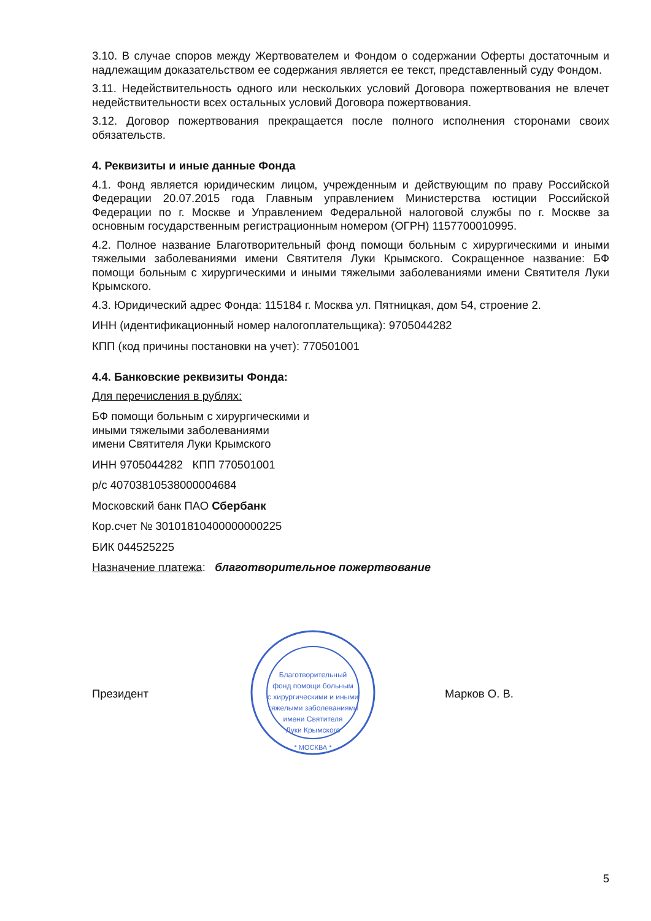3.10. В случае споров между Жертвователем и Фондом о содержании Оферты достаточным и надлежащим доказательством ее содержания является ее текст, представленный суду Фондом.
3.11. Недействительность одного или нескольких условий Договора пожертвования не влечет недействительности всех остальных условий Договора пожертвования.
3.12. Договор пожертвования прекращается после полного исполнения сторонами своих обязательств.
4. Реквизиты и иные данные Фонда
4.1. Фонд является юридическим лицом, учрежденным и действующим по праву Российской Федерации 20.07.2015 года Главным управлением Министерства юстиции Российской Федерации по г. Москве и Управлением Федеральной налоговой службы по г. Москве за основным государственным регистрационным номером (ОГРН) 1157700010995.
4.2. Полное название Благотворительный фонд помощи больным с хирургическими и иными тяжелыми заболеваниями имени Святителя Луки Крымского. Сокращенное название: БФ помощи больным с хирургическими и иными тяжелыми заболеваниями имени Святителя Луки Крымского.
4.3. Юридический адрес Фонда: 115184 г. Москва ул. Пятницкая, дом 54, строение 2.
ИНН (идентификационный номер налогоплательщика): 9705044282
КПП (код причины постановки на учет): 770501001
4.4. Банковские реквизиты Фонда:
Для перечисления в рублях:
БФ помощи больным с хирургическими и
иными тяжелыми заболеваниями
имени Святителя Луки Крымского
ИНН 9705044282 КПП 770501001
р/с 40703810538000004684
Московский банк ПАО Сбербанк
Кор.счет № 30101810400000000225
БИК 044525225
Назначение платежа: благотворительное пожертвование
Президент
Благотворительный
фонд помощи больным
с хирургическими и иными
тяжелыми заболеваниями
имени Святителя
Луки Крымского
* МОСКВА *
Марков О. В.
5